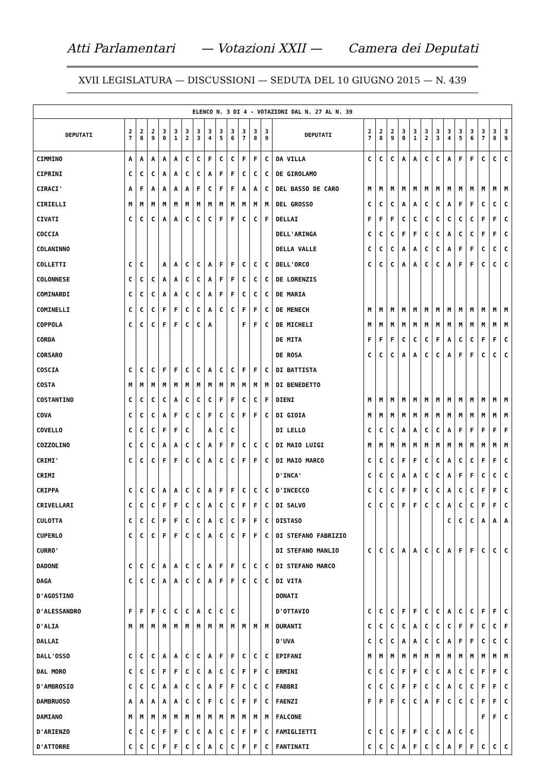Atti Parlamentari — Votazioni XXII — Camera dei Deputati
XVII LEGISLATURA — DISCUSSIONI — SEDUTA DEL 10 GIUGNO 2015 — N. 439
| ELENCO N. 3 DI 4 - VOTAZIONI DAL N. 27 AL N. 39 | | | | | | | | | | | | | | | | | | | | | | | | | | | |
| --- | --- | --- | --- | --- | --- | --- | --- | --- | --- | --- | --- | --- | --- | --- | --- | --- | --- | --- | --- | --- | --- | --- | --- | --- | --- | --- | --- |
| DEPUTATI | 2 7 | 2 8 | 2 9 | 3 0 | 3 1 | 3 2 | 3 3 | 3 4 | 3 5 | 3 6 | 3 7 | 3 8 | 3 9 | DEPUTATI | 2 7 | 2 8 | 2 9 | 3 0 | 3 1 | 3 2 | 3 3 | 3 4 | 3 5 | 3 6 | 3 7 | 3 8 | 3 9 |
| CIMMINO | A | A | A | A | A | C | C | F | C | C | F | F | C | DA VILLA | C | C | C | A | A | C | C | A | F | F | C | C | C |
| CIPRINI | C | C | C | A | A | C | C | A | F | F | C | C | C | DE GIROLAMO | | | | | | | | | | | | | |
| CIRACI' | A | F | A | A | A | A | F | C | F | F | A | A | C | DEL BASSO DE CARO | M | M | M | M | M | M | M | M | M | M | M | M | M |
| CIRIELLI | M | M | M | M | M | M | M | M | M | M | M | M | M | DEL GROSSO | C | C | C | A | A | C | C | A | F | F | C | C | C |
| CIVATI | C | C | C | A | A | C | C | C | F | F | C | C | F | DELLAI | F | F | F | C | C | C | C | C | C | C | F | F | C |
| COCCIA | | | | | | | | | | | | | | DELL'ARINGA | C | C | C | F | F | C | C | A | C | C | F | F | C |
| COLANINNO | | | | | | | | | | | | | | DELLA VALLE | C | C | C | A | A | C | C | A | F | F | C | C | C |
| COLLETTI | C | C | | A | A | C | C | A | F | F | C | C | C | DELL'ORCO | C | C | C | A | A | C | C | A | F | F | C | C | C |
| COLONNESE | C | C | C | A | A | C | C | A | F | F | C | C | C | DE LORENZIS | | | | | | | | | | | | | |
| COMINARDI | C | C | C | A | A | C | C | A | F | F | C | C | C | DE MARIA | | | | | | | | | | | | | |
| COMINELLI | C | C | C | F | F | C | C | A | C | C | F | F | C | DE MENECH | M | M | M | M | M | M | M | M | M | M | M | M | M |
| COPPOLA | C | C | C | F | F | C | C | A | | | F | F | C | DE MICHELI | M | M | M | M | M | M | M | M | M | M | M | M | M |
| CORDA | | | | | | | | | | | | | | DE MITA | F | F | F | C | C | C | F | A | C | C | F | F | C |
| CORSARO | | | | | | | | | | | | | | DE ROSA | C | C | C | A | A | C | C | A | F | F | C | C | C |
| COSCIA | C | C | C | F | F | C | C | A | C | C | F | F | C | DI BATTISTA | | | | | | | | | | | | | |
| COSTA | M | M | M | M | M | M | M | M | M | M | M | M | M | DI BENEDETTO | | | | | | | | | | | | | |
| COSTANTINO | C | C | C | C | A | C | C | C | F | F | C | C | F | DIENI | M | M | M | M | M | M | M | M | M | M | M | M | M |
| COVA | C | C | C | A | F | C | C | F | C | C | F | F | C | DI GIOIA | M | M | M | M | M | M | M | M | M | M | M | M | M |
| COVELLO | C | C | C | F | F | C | | A | C | C | | | | DI LELLO | C | C | C | A | A | C | C | A | F | F | F | F | F |
| COZZOLINO | C | C | C | A | A | C | C | A | F | F | C | C | C | DI MAIO LUIGI | M | M | M | M | M | M | M | M | M | M | M | M | M |
| CRIMI' | C | C | C | F | F | C | C | A | C | C | F | F | C | DI MAIO MARCO | C | C | C | F | F | C | C | A | C | C | F | F | C |
| CRIMI | | | | | | | | | | | | | | D'INCA' | C | C | C | A | A | C | C | A | F | F | C | C | C |
| CRIPPA | C | C | C | A | A | C | C | A | F | F | C | C | C | D'INCECCO | C | C | C | F | F | C | C | A | C | C | F | F | C |
| CRIVELLARI | C | C | C | F | F | C | C | A | C | C | F | F | C | DI SALVO | C | C | C | F | F | C | C | A | C | C | F | F | C |
| CULOTTA | C | C | C | F | F | C | C | A | C | C | F | F | C | DISTASO | | | | | | | | C | C | C | A | A | A |
| CUPERLO | C | C | C | F | F | C | C | A | C | C | F | F | C | DI STEFANO FABRIZIO | | | | | | | | | | | | | |
| CURRO' | | | | | | | | | | | | | | DI STEFANO MANLIO | C | C | C | A | A | C | C | A | F | F | C | C | C |
| DADONE | C | C | C | A | A | C | C | A | F | F | C | C | C | DI STEFANO MARCO | | | | | | | | | | | | | |
| DAGA | C | C | C | A | A | C | C | A | F | F | C | C | C | DI VITA | | | | | | | | | | | | | |
| D'AGOSTINO | | | | | | | | | | | | | | DONATI | | | | | | | | | | | | | |
| D'ALESSANDRO | F | F | F | C | C | C | A | C | C | C | | | | D'OTTAVIO | C | C | C | F | F | C | C | A | C | C | F | F | C |
| D'ALIA | M | M | M | M | M | M | M | M | M | M | M | M | M | DURANTI | C | C | C | C | A | C | C | C | F | F | C | C | F |
| DALLAI | | | | | | | | | | | | | | D'UVA | C | C | C | A | A | C | C | A | F | F | C | C | C |
| DALL'OSSO | C | C | C | A | A | C | C | A | F | F | C | C | C | EPIFANI | M | M | M | M | M | M | M | M | M | M | M | M | M |
| DAL MORO | C | C | C | F | F | C | C | A | C | C | F | F | C | ERMINI | C | C | C | F | F | C | C | A | C | C | F | F | C |
| D'AMBROSIO | C | C | C | A | A | C | C | A | F | F | C | C | C | FABBRI | C | C | C | F | F | C | C | A | C | C | F | F | C |
| DAMBRUOSO | A | A | A | A | A | C | C | F | C | C | F | F | C | FAENZI | F | F | F | C | C | A | F | C | C | C | F | F | C |
| DAMIANO | M | M | M | M | M | M | M | M | M | M | M | M | M | FALCONE | | | | | | | | | | | F | F | C |
| D'ARIENZO | C | C | C | F | F | C | C | A | C | C | F | F | C | FAMIGLIETTI | C | C | C | F | F | C | C | A | C | C | | | |
| D'ATTORRE | C | C | C | F | F | C | C | A | C | C | F | F | C | FANTINATI | C | C | C | A | F | C | C | A | F | F | C | C | C |